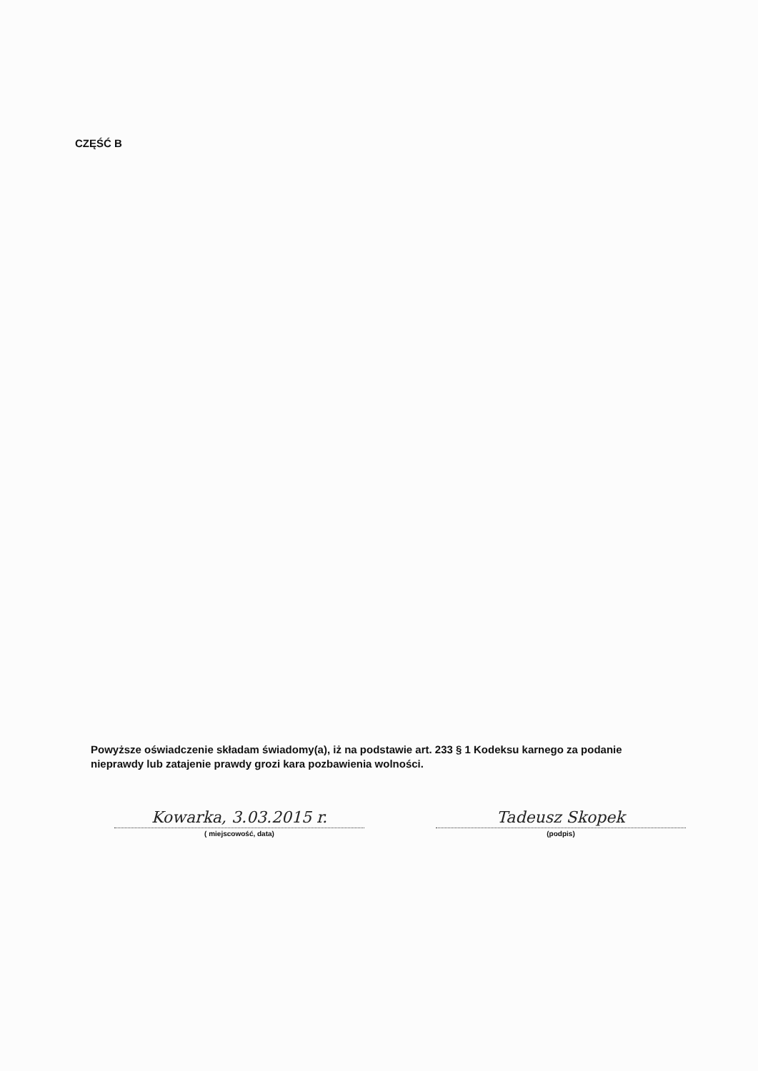CZĘŚĆ B
Powyższe oświadczenie składam świadomy(a), iż na podstawie art. 233 § 1 Kodeksu karnego za podanie nieprawdy lub zatajenie prawdy grozi kara pozbawienia wolności.
Kowarka, 3.03.2015 r.
( miejscowość, data)
Tadeusz Skopek
(podpis)